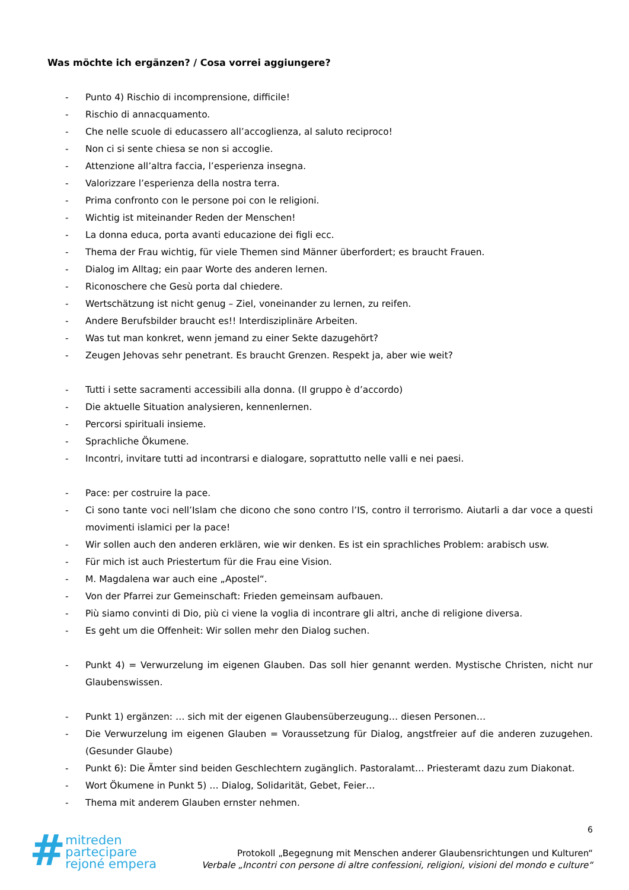Was möchte ich ergänzen? / Cosa vorrei aggiungere?
- Punto 4) Rischio di incomprensione, difficile!
- Rischio di annacquamento.
- Che nelle scuole di educassero all’accoglienza, al saluto reciproco!
- Non ci si sente chiesa se non si accoglie.
- Attenzione all’altra faccia, l’esperienza insegna.
- Valorizzare l’esperienza della nostra terra.
- Prima confronto con le persone poi con le religioni.
- Wichtig ist miteinander Reden der Menschen!
- La donna educa, porta avanti educazione dei figli ecc.
- Thema der Frau wichtig, für viele Themen sind Männer überfordert; es braucht Frauen.
- Dialog im Alltag; ein paar Worte des anderen lernen.
- Riconoschere che Gesù porta dal chiedere.
- Wertschätzung ist nicht genug – Ziel, voneinander zu lernen, zu reifen.
- Andere Berufsbilder braucht es!! Interdisziplinäre Arbeiten.
- Was tut man konkret, wenn jemand zu einer Sekte dazugehört?
- Zeugen Jehovas sehr penetrant. Es braucht Grenzen. Respekt ja, aber wie weit?
- Tutti i sette sacramenti accessibili alla donna. (Il gruppo è d’accordo)
- Die aktuelle Situation analysieren, kennenlernen.
- Percorsi spirituali insieme.
- Sprachliche Ökumene.
- Incontri, invitare tutti ad incontrarsi e dialogare, soprattutto nelle valli e nei paesi.
- Pace: per costruire la pace.
- Ci sono tante voci nell’Islam che dicono che sono contro l’IS, contro il terrorismo. Aiutarli a dar voce a questi movimenti islamici per la pace!
- Wir sollen auch den anderen erklären, wie wir denken. Es ist ein sprachliches Problem: arabisch usw.
- Für mich ist auch Priestertum für die Frau eine Vision.
- M. Magdalena war auch eine „Apostel“.
- Von der Pfarrei zur Gemeinschaft: Frieden gemeinsam aufbauen.
- Più siamo convinti di Dio, più ci viene la voglia di incontrare gli altri, anche di religione diversa.
- Es geht um die Offenheit: Wir sollen mehr den Dialog suchen.
- Punkt 4) = Verwurzelung im eigenen Glauben. Das soll hier genannt werden. Mystische Christen, nicht nur Glaubenswissen.
- Punkt 1) ergänzen: … sich mit der eigenen Glaubensüberzeugung… diesen Personen…
- Die Verwurzelung im eigenen Glauben = Voraussetzung für Dialog, angstfreier auf die anderen zuzugehen. (Gesunder Glaube)
- Punkt 6): Die Ämter sind beiden Geschlechtern zugänglich. Pastoralamt… Priesteramt dazu zum Diakonat.
- Wort Ökumene in Punkt 5) … Dialog, Solidarität, Gebet, Feier…
- Thema mit anderem Glauben ernster nehmen.
6
#
mitreden
partecipare
rejoné empera
Protokoll „Begegnung mit Menschen anderer Glaubensrichtungen und Kulturen“
Verbale „Incontri con persone di altre confessioni, religioni, visioni del mondo e culture“